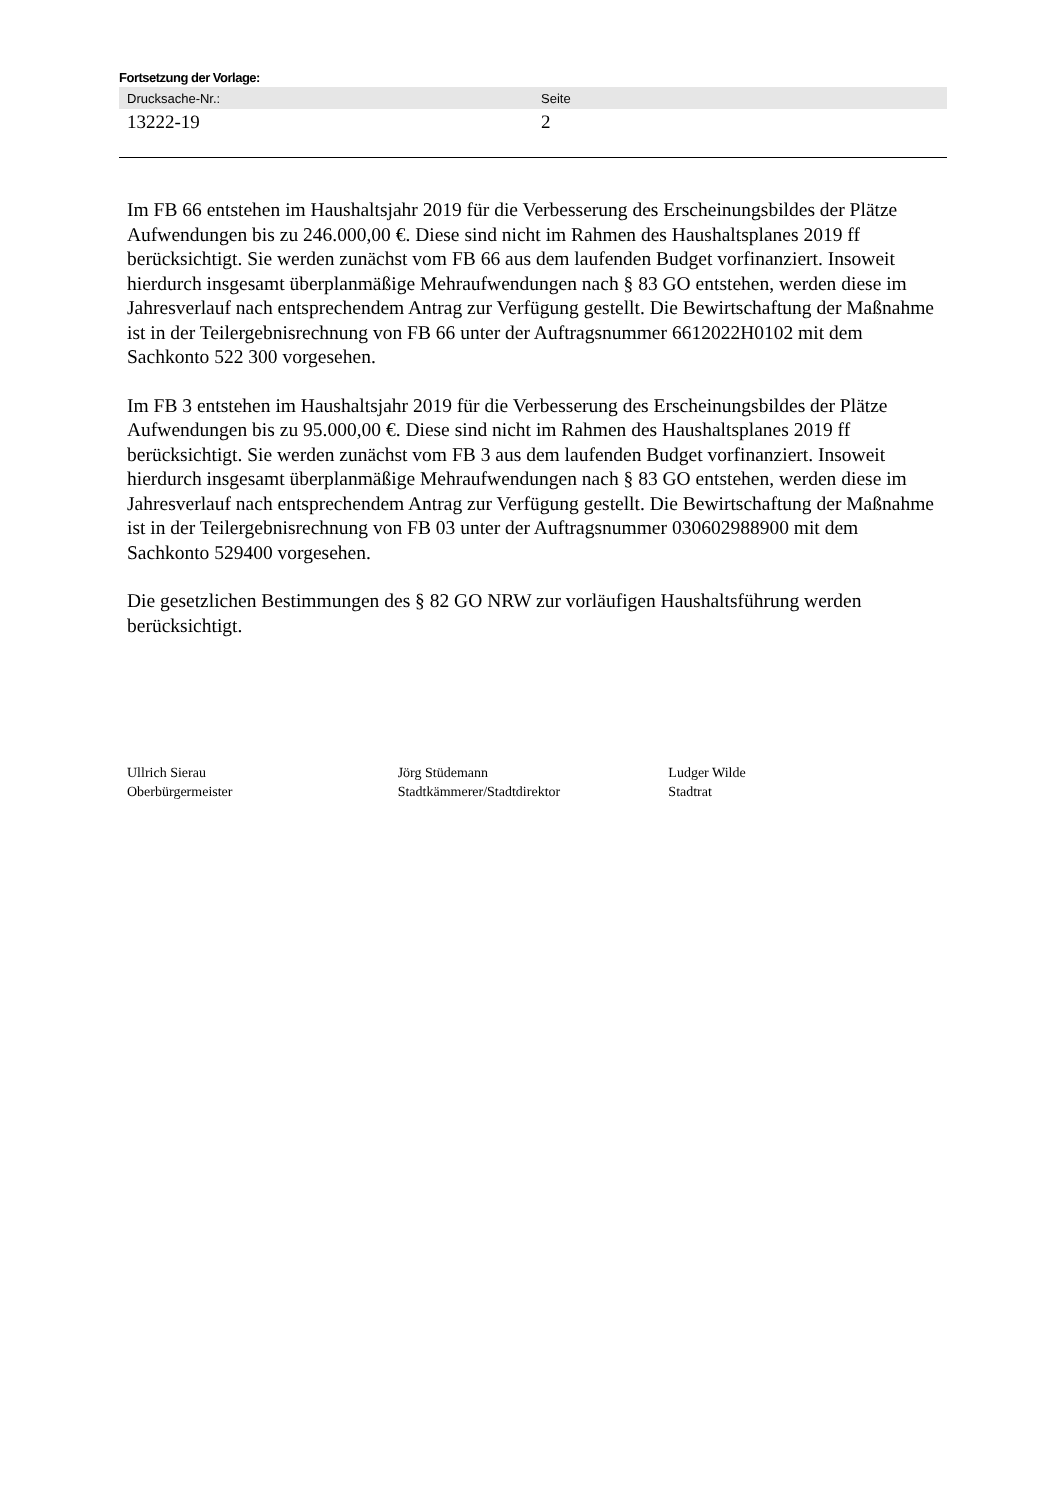Fortsetzung der Vorlage:
| Drucksache-Nr.: | Seite |
| --- | --- |
| 13222-19 | 2 |
Im FB 66 entstehen im Haushaltsjahr 2019 für die Verbesserung des Erscheinungsbildes der Plätze Aufwendungen bis zu 246.000,00 €. Diese sind nicht im Rahmen des Haushaltsplanes 2019 ff berücksichtigt. Sie werden zunächst vom FB 66 aus dem laufenden Budget vorfinanziert. Insoweit hierdurch insgesamt überplanmäßige Mehraufwendungen nach § 83 GO entstehen, werden diese im Jahresverlauf nach entsprechendem Antrag zur Verfügung gestellt. Die Bewirtschaftung der Maßnahme ist in der Teilergebnisrechnung von FB 66 unter der Auftragsnummer 6612022H0102 mit dem Sachkonto 522 300 vorgesehen.
Im FB 3 entstehen im Haushaltsjahr 2019 für die Verbesserung des Erscheinungsbildes der Plätze Aufwendungen bis zu 95.000,00 €. Diese sind nicht im Rahmen des Haushaltsplanes 2019 ff berücksichtigt. Sie werden zunächst vom FB 3 aus dem laufenden Budget vorfinanziert. Insoweit hierdurch insgesamt überplanmäßige Mehraufwendungen nach § 83 GO entstehen, werden diese im Jahresverlauf nach entsprechendem Antrag zur Verfügung gestellt. Die Bewirtschaftung der Maßnahme ist in der Teilergebnisrechnung von FB 03 unter der Auftragsnummer 030602988900 mit dem Sachkonto 529400 vorgesehen.
Die gesetzlichen Bestimmungen des § 82 GO NRW zur vorläufigen Haushaltsführung werden berücksichtigt.
Ullrich Sierau
Oberbürgermeister
Jörg Stüdemann
Stadtkämmerer/Stadtdirektor
Ludger Wilde
Stadtrat